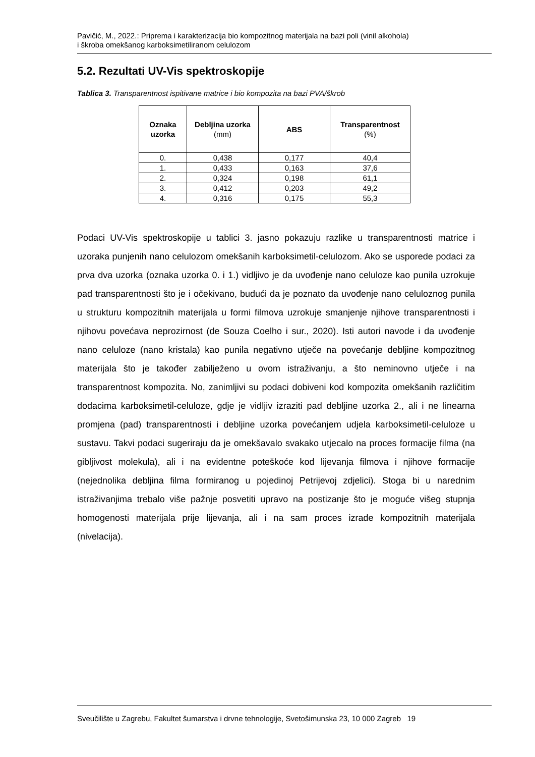Pavičić, M., 2022.: Priprema i karakterizacija bio kompozitnog materijala na bazi poli (vinil alkohola)
i škroba omekšanog karboksimetiliranom celulozom
5.2. Rezultati UV-Vis spektroskopije
Tablica 3. Transparentnost ispitivane matrice i bio kompozita na bazi PVA/škrob
| Oznaka uzorka | Debljina uzorka (mm) | ABS | Transparentnost (%) |
| --- | --- | --- | --- |
| 0. | 0,438 | 0,177 | 40,4 |
| 1. | 0,433 | 0,163 | 37,6 |
| 2. | 0,324 | 0,198 | 61,1 |
| 3. | 0,412 | 0,203 | 49,2 |
| 4. | 0,316 | 0,175 | 55,3 |
Podaci UV-Vis spektroskopije u tablici 3. jasno pokazuju razlike u transparentnosti matrice i uzoraka punjenih nano celulozom omekšanih karboksimetil-celulozom. Ako se usporede podaci za prva dva uzorka (oznaka uzorka 0. i 1.) vidljivo je da uvođenje nano celuloze kao punila uzrokuje pad transparentnosti što je i očekivano, budući da je poznato da uvođenje nano celuloznog punila u strukturu kompozitnih materijala u formi filmova uzrokuje smanjenje njihove transparentnosti i njihovu povećava neprozirnost (de Souza Coelho i sur., 2020). Isti autori navode i da uvođenje nano celuloze (nano kristala) kao punila negativno utječe na povećanje debljine kompozitnog materijala što je također zabilježeno u ovom istraživanju, a što neminovno utječe i na transparentnost kompozita. No, zanimljivi su podaci dobiveni kod kompozita omekšanih različitim dodacima karboksimetil-celuloze, gdje je vidljiv izraziti pad debljine uzorka 2., ali i ne linearna promjena (pad) transparentnosti i debljine uzorka povećanjem udjela karboksimetil-celuloze u sustavu. Takvi podaci sugeriraju da je omekšavalo svakako utjecalo na proces formacije filma (na gibljivost molekula), ali i na evidentne poteškoće kod lijevanja filmova i njihove formacije (nejednolika debljina filma formiranog u pojedinoj Petrijevoj zdjelici). Stoga bi u narednim istraživanjima trebalo više pažnje posvetiti upravo na postizanje što je moguće višeg stupnja homogenosti materijala prije lijevanja, ali i na sam proces izrade kompozitnih materijala (nivelacija).
Sveučilište u Zagrebu, Fakultet šumarstva i drvne tehnologije, Svetošimunska 23, 10 000 Zagreb 19